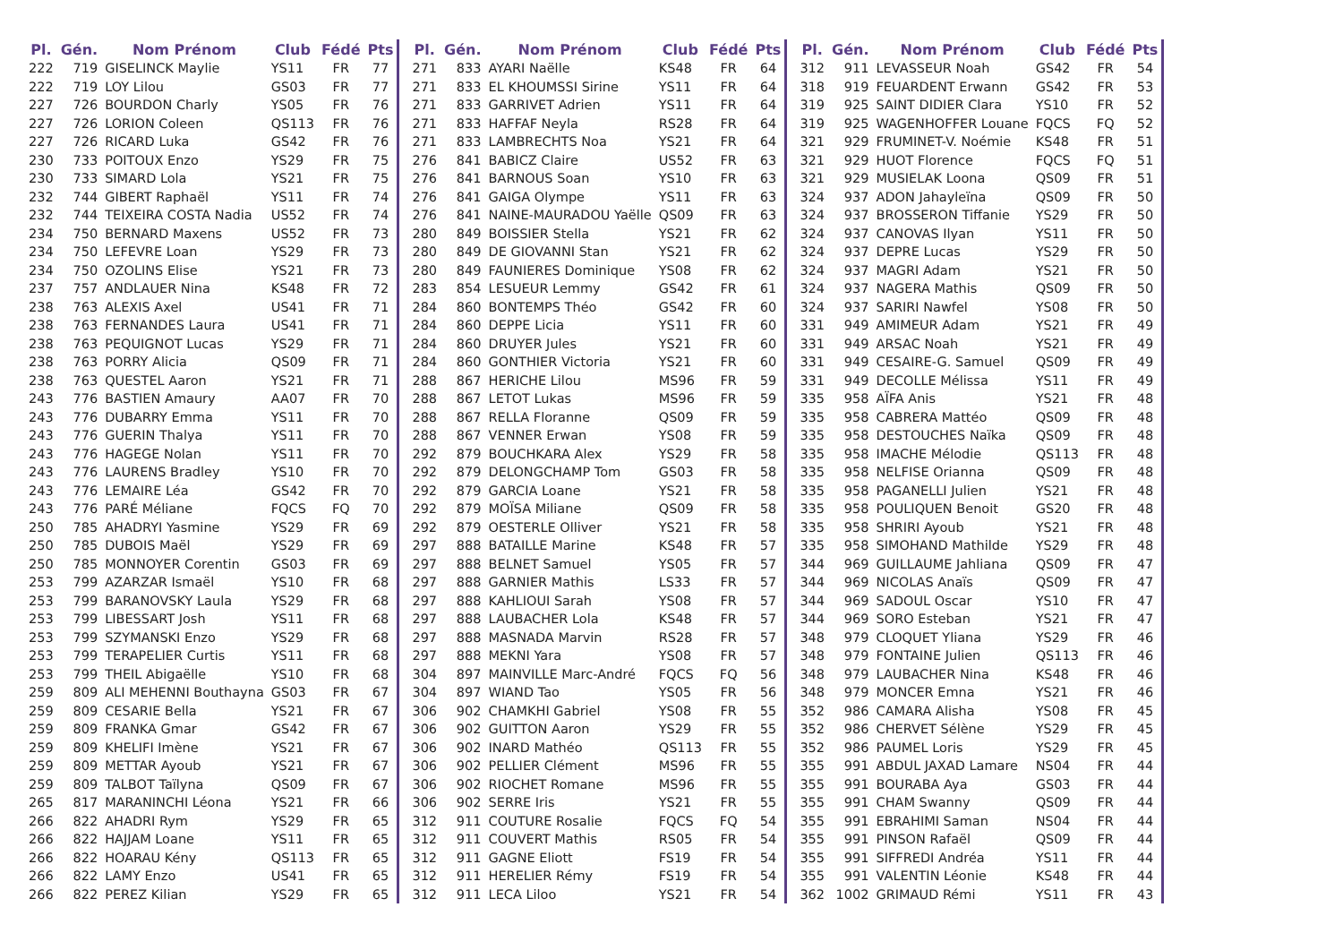| Pl. | Gén. | Nom Prénom | Club | Fédé | Pts |
| --- | --- | --- | --- | --- | --- |
| 222 | 719 | GISELINCK Maylie | YS11 | FR | 77 |
| 222 | 719 | LOY Lilou | GS03 | FR | 77 |
| 227 | 726 | BOURDON Charly | YS05 | FR | 76 |
| 227 | 726 | LORION Coleen | QS113 | FR | 76 |
| 227 | 726 | RICARD Luka | GS42 | FR | 76 |
| 230 | 733 | POITOUX Enzo | YS29 | FR | 75 |
| 230 | 733 | SIMARD Lola | YS21 | FR | 75 |
| 232 | 744 | GIBERT Raphaël | YS11 | FR | 74 |
| 232 | 744 | TEIXEIRA COSTA Nadia | US52 | FR | 74 |
| 234 | 750 | BERNARD Maxens | US52 | FR | 73 |
| 234 | 750 | LEFEVRE Loan | YS29 | FR | 73 |
| 234 | 750 | OZOLINS Elise | YS21 | FR | 73 |
| 237 | 757 | ANDLAUER Nina | KS48 | FR | 72 |
| 238 | 763 | ALEXIS Axel | US41 | FR | 71 |
| 238 | 763 | FERNANDES Laura | US41 | FR | 71 |
| 238 | 763 | PEQUIGNOT Lucas | YS29 | FR | 71 |
| 238 | 763 | PORRY Alicia | QS09 | FR | 71 |
| 238 | 763 | QUESTEL Aaron | YS21 | FR | 71 |
| 243 | 776 | BASTIEN Amaury | AA07 | FR | 70 |
| 243 | 776 | DUBARRY Emma | YS11 | FR | 70 |
| 243 | 776 | GUERIN Thalya | YS11 | FR | 70 |
| 243 | 776 | HAGEGE Nolan | YS11 | FR | 70 |
| 243 | 776 | LAURENS Bradley | YS10 | FR | 70 |
| 243 | 776 | LEMAIRE Léa | GS42 | FR | 70 |
| 243 | 776 | PARÉ Méliane | FQCS | FQ | 70 |
| 250 | 785 | AHADRYI Yasmine | YS29 | FR | 69 |
| 250 | 785 | DUBOIS Maël | YS29 | FR | 69 |
| 250 | 785 | MONNOYER Corentin | GS03 | FR | 69 |
| 253 | 799 | AZARZAR Ismaël | YS10 | FR | 68 |
| 253 | 799 | BARANOVSKY Laula | YS29 | FR | 68 |
| 253 | 799 | LIBESSART Josh | YS11 | FR | 68 |
| 253 | 799 | SZYMANSKI Enzo | YS29 | FR | 68 |
| 253 | 799 | TERAPELIER Curtis | YS11 | FR | 68 |
| 253 | 799 | THEIL Abigaëlle | YS10 | FR | 68 |
| 259 | 809 | ALI MEHENNI Bouthayna | GS03 | FR | 67 |
| 259 | 809 | CESARIE Bella | YS21 | FR | 67 |
| 259 | 809 | FRANKA Gmar | GS42 | FR | 67 |
| 259 | 809 | KHELIFI Imène | YS21 | FR | 67 |
| 259 | 809 | METTAR Ayoub | YS21 | FR | 67 |
| 259 | 809 | TALBOT Taïlyna | QS09 | FR | 67 |
| 265 | 817 | MARANINCHI Léona | YS21 | FR | 66 |
| 266 | 822 | AHADRI Rym | YS29 | FR | 65 |
| 266 | 822 | HAJJAM Loane | YS11 | FR | 65 |
| 266 | 822 | HOARAU Kény | QS113 | FR | 65 |
| 266 | 822 | LAMY Enzo | US41 | FR | 65 |
| 266 | 822 | PEREZ Kilian | YS29 | FR | 65 |
| Pl. | Gén. | Nom Prénom | Club | Fédé | Pts |
| --- | --- | --- | --- | --- | --- |
| 271 | 833 | AYARI Naëlle | KS48 | FR | 64 |
| 271 | 833 | EL KHOUMSSI Sirine | YS11 | FR | 64 |
| 271 | 833 | GARRIVET Adrien | YS11 | FR | 64 |
| 271 | 833 | HAFFAF Neyla | RS28 | FR | 64 |
| 271 | 833 | LAMBRECHTS Noa | YS21 | FR | 64 |
| 276 | 841 | BABICZ Claire | US52 | FR | 63 |
| 276 | 841 | BARNOUS Soan | YS10 | FR | 63 |
| 276 | 841 | GAIGA Olympe | YS11 | FR | 63 |
| 276 | 841 | NAINE-MAURADOU Yaëlle | QS09 | FR | 63 |
| 280 | 849 | BOISSIER Stella | YS21 | FR | 62 |
| 280 | 849 | DE GIOVANNI Stan | YS21 | FR | 62 |
| 280 | 849 | FAUNIERES Dominique | YS08 | FR | 62 |
| 283 | 854 | LESUEUR Lemmy | GS42 | FR | 61 |
| 284 | 860 | BONTEMPS Théo | GS42 | FR | 60 |
| 284 | 860 | DEPPE Licia | YS11 | FR | 60 |
| 284 | 860 | DRUYER Jules | YS21 | FR | 60 |
| 284 | 860 | GONTHIER Victoria | YS21 | FR | 60 |
| 288 | 867 | HERICHE Lilou | MS96 | FR | 59 |
| 288 | 867 | LETOT Lukas | MS96 | FR | 59 |
| 288 | 867 | RELLA Floranne | QS09 | FR | 59 |
| 288 | 867 | VENNER Erwan | YS08 | FR | 59 |
| 292 | 879 | BOUCHKARA Alex | YS29 | FR | 58 |
| 292 | 879 | DELONGCHAMP Tom | GS03 | FR | 58 |
| 292 | 879 | GARCIA Loane | YS21 | FR | 58 |
| 292 | 879 | MOÏSA Miliane | QS09 | FR | 58 |
| 292 | 879 | OESTERLE Olliver | YS21 | FR | 58 |
| 297 | 888 | BATAILLE Marine | KS48 | FR | 57 |
| 297 | 888 | BELNET Samuel | YS05 | FR | 57 |
| 297 | 888 | GARNIER Mathis | LS33 | FR | 57 |
| 297 | 888 | KAHLIOUI Sarah | YS08 | FR | 57 |
| 297 | 888 | LAUBACHER Lola | KS48 | FR | 57 |
| 297 | 888 | MASNADA Marvin | RS28 | FR | 57 |
| 297 | 888 | MEKNI Yara | YS08 | FR | 57 |
| 304 | 897 | MAINVILLE Marc-André | FQCS | FQ | 56 |
| 304 | 897 | WIAND Tao | YS05 | FR | 56 |
| 306 | 902 | CHAMKHI Gabriel | YS08 | FR | 55 |
| 306 | 902 | GUITTON Aaron | YS29 | FR | 55 |
| 306 | 902 | INARD Mathéo | QS113 | FR | 55 |
| 306 | 902 | PELLIER Clément | MS96 | FR | 55 |
| 306 | 902 | RIOCHET Romane | MS96 | FR | 55 |
| 306 | 902 | SERRE Iris | YS21 | FR | 55 |
| 312 | 911 | COUTURE Rosalie | FQCS | FQ | 54 |
| 312 | 911 | COUVERT Mathis | RS05 | FR | 54 |
| 312 | 911 | GAGNE Eliott | FS19 | FR | 54 |
| 312 | 911 | HERELIER Rémy | FS19 | FR | 54 |
| 312 | 911 | LECA Liloo | YS21 | FR | 54 |
| Pl. | Gén. | Nom Prénom | Club | Fédé | Pts |
| --- | --- | --- | --- | --- | --- |
| 312 | 911 | LEVASSEUR Noah | GS42 | FR | 54 |
| 318 | 919 | FEUARDENT Erwann | GS42 | FR | 53 |
| 319 | 925 | SAINT DIDIER Clara | YS10 | FR | 52 |
| 319 | 925 | WAGENHOFFER Louane | FQCS | FQ | 52 |
| 321 | 929 | FRUMINET-V. Noémie | KS48 | FR | 51 |
| 321 | 929 | HUOT Florence | FQCS | FQ | 51 |
| 321 | 929 | MUSIELAK Loona | QS09 | FR | 51 |
| 324 | 937 | ADON Jahayleïna | QS09 | FR | 50 |
| 324 | 937 | BROSSERON Tiffanie | YS29 | FR | 50 |
| 324 | 937 | CANOVAS Ilyan | YS11 | FR | 50 |
| 324 | 937 | DEPRE Lucas | YS29 | FR | 50 |
| 324 | 937 | MAGRI Adam | YS21 | FR | 50 |
| 324 | 937 | NAGERA Mathis | QS09 | FR | 50 |
| 324 | 937 | SARIRI Nawfel | YS08 | FR | 50 |
| 331 | 949 | AMIMEUR Adam | YS21 | FR | 49 |
| 331 | 949 | ARSAC Noah | YS21 | FR | 49 |
| 331 | 949 | CESAIRE-G. Samuel | QS09 | FR | 49 |
| 331 | 949 | DECOLLE Mélissa | YS11 | FR | 49 |
| 335 | 958 | AÏFA Anis | YS21 | FR | 48 |
| 335 | 958 | CABRERA Mattéo | QS09 | FR | 48 |
| 335 | 958 | DESTOUCHES Naïka | QS09 | FR | 48 |
| 335 | 958 | IMACHE Mélodie | QS113 | FR | 48 |
| 335 | 958 | NELFISE Orianna | QS09 | FR | 48 |
| 335 | 958 | PAGANELLI Julien | YS21 | FR | 48 |
| 335 | 958 | POULIQUEN Benoit | GS20 | FR | 48 |
| 335 | 958 | SHRIRI Ayoub | YS21 | FR | 48 |
| 335 | 958 | SIMOHAND Mathilde | YS29 | FR | 48 |
| 344 | 969 | GUILLAUME Jahliana | QS09 | FR | 47 |
| 344 | 969 | NICOLAS Anaïs | QS09 | FR | 47 |
| 344 | 969 | SADOUL Oscar | YS10 | FR | 47 |
| 344 | 969 | SORO Esteban | YS21 | FR | 47 |
| 348 | 979 | CLOQUET Yliana | YS29 | FR | 46 |
| 348 | 979 | FONTAINE Julien | QS113 | FR | 46 |
| 348 | 979 | LAUBACHER Nina | KS48 | FR | 46 |
| 348 | 979 | MONCER Emna | YS21 | FR | 46 |
| 352 | 986 | CAMARA Alisha | YS08 | FR | 45 |
| 352 | 986 | CHERVET Sélène | YS29 | FR | 45 |
| 352 | 986 | PAUMEL Loris | YS29 | FR | 45 |
| 355 | 991 | ABDUL JAXAD Lamare | NS04 | FR | 44 |
| 355 | 991 | BOURABA Aya | GS03 | FR | 44 |
| 355 | 991 | CHAM Swanny | QS09 | FR | 44 |
| 355 | 991 | EBRAHIMI Saman | NS04 | FR | 44 |
| 355 | 991 | PINSON Rafaël | QS09 | FR | 44 |
| 355 | 991 | SIFFREDI Andréa | YS11 | FR | 44 |
| 355 | 991 | VALENTIN Léonie | KS48 | FR | 44 |
| 362 | 1002 | GRIMAUD Rémi | YS11 | FR | 43 |